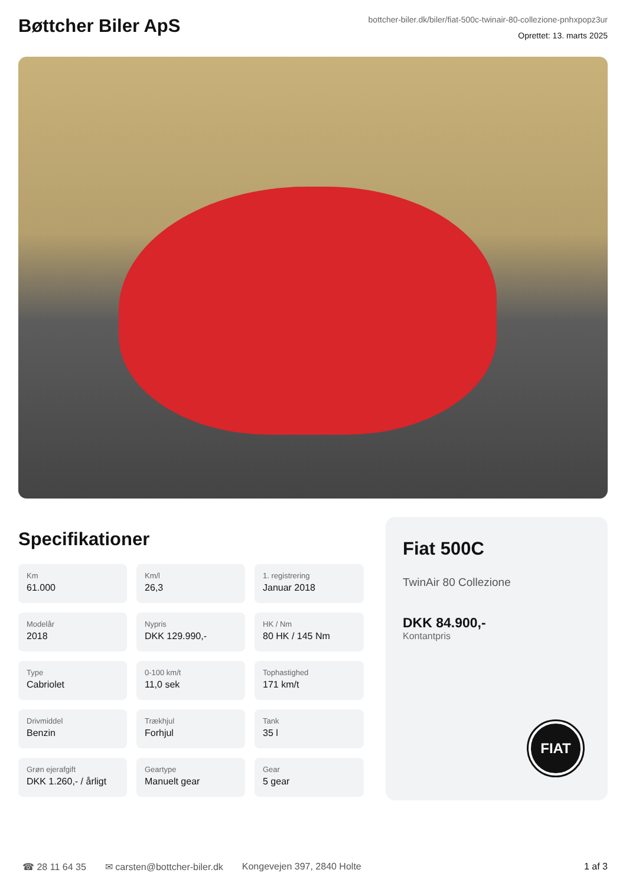Bøttcher Biler ApS
bottcher-biler.dk/biler/fiat-500c-twinair-80-collezione-pnhxpopz3ur
Oprettet: 13. marts 2025
Specifikationer
Km
61.000
Km/l
26,3
1. registrering
Januar 2018
Modelår
2018
Nypris
DKK 129.990,-
HK / Nm
80 HK / 145 Nm
Type
Cabriolet
0-100 km/t
11,0 sek
Tophastighed
171 km/t
Drivmiddel
Benzin
Trækhjul
Forhjul
Tank
35 l
Grøn ejerafgift
DKK 1.260,- / årligt
Geartype
Manuelt gear
Gear
5 gear
Fiat 500C
TwinAir 80 Collezione
DKK 84.900,-
Kontantpris
FIAT
☎ 28 11 64 35 ✉ carsten@bottcher-biler.dk Kongevejen 397, 2840 Holte 1 af 3